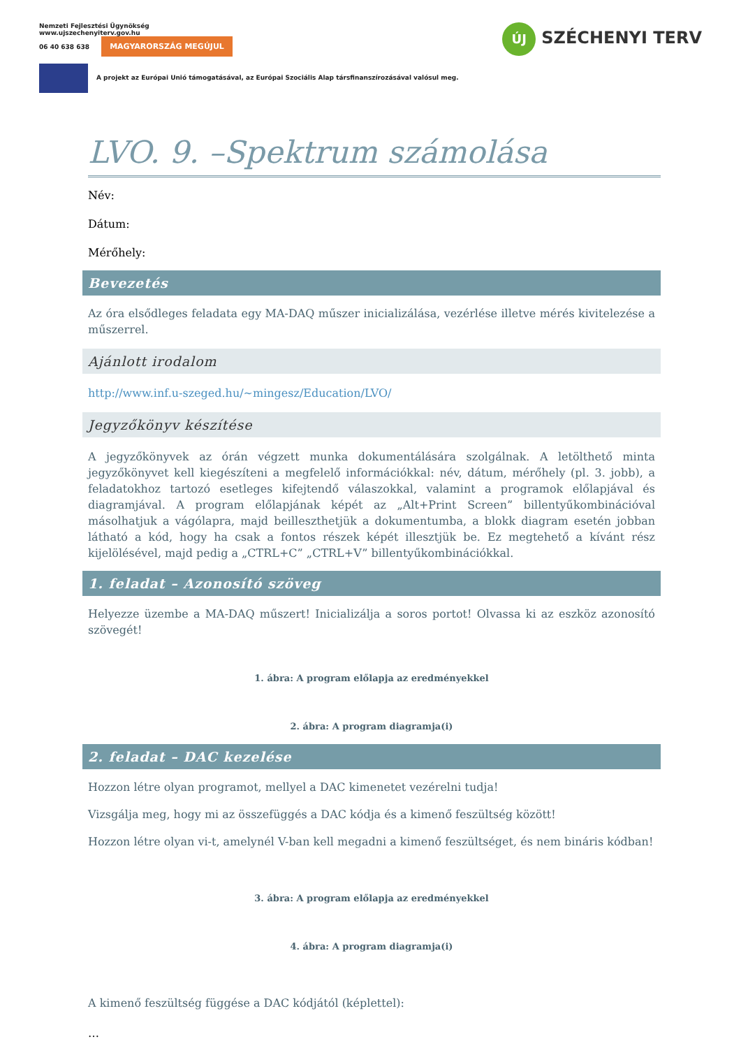Nemzeti Fejlesztési Ügynökség
www.ujszechenyiterv.gov.hu
06 40 638 638 MAGYARORSZÁG MEGÚJUL
A projekt az Európai Unió támogatásával, az Európai Szociális Alap társfinanszírozásával valósul meg.
ÚJ SZÉCHENYI TERV
LVO. 9. –Spektrum számolása
Név:
Dátum:
Mérőhely:
Bevezetés
Az óra elsődleges feladata egy MA-DAQ műszer inicializálása, vezérlése illetve mérés kivitelezése a műszerrel.
Ajánlott irodalom
http://www.inf.u-szeged.hu/~mingesz/Education/LVO/
Jegyzőkönyv készítése
A jegyzőkönyvek az órán végzett munka dokumentálására szolgálnak. A letölthető minta jegyzőkönyvet kell kiegészíteni a megfelelő információkkal: név, dátum, mérőhely (pl. 3. jobb), a feladatokhoz tartozó esetleges kifejtendő válaszokkal, valamint a programok előlapjával és diagramjával. A program előlapjának képét az „Alt+Print Screen” billentyűkombinációval másolhatjuk a vágólapra, majd beilleszthetjük a dokumentumba, a blokk diagram esetén jobban látható a kód, hogy ha csak a fontos részek képét illesztjük be. Ez megtehető a kívánt rész kijelölésével, majd pedig a „CTRL+C” „CTRL+V” billentyűkombinációkkal.
1. feladat – Azonosító szöveg
Helyezze üzembe a MA-DAQ műszert! Inicializálja a soros portot! Olvassa ki az eszköz azonosító szövegét!
1. ábra: A program előlapja az eredményekkel
2. ábra: A program diagramja(i)
2. feladat – DAC kezelése
Hozzon létre olyan programot, mellyel a DAC kimenetet vezérelni tudja!
Vizsgálja meg, hogy mi az összefüggés a DAC kódja és a kimenő feszültség között!
Hozzon létre olyan vi-t, amelynél V-ban kell megadni a kimenő feszültséget, és nem bináris kódban!
3. ábra: A program előlapja az eredményekkel
4. ábra: A program diagramja(i)
A kimenő feszültség függése a DAC kódjától (képlettel):
…